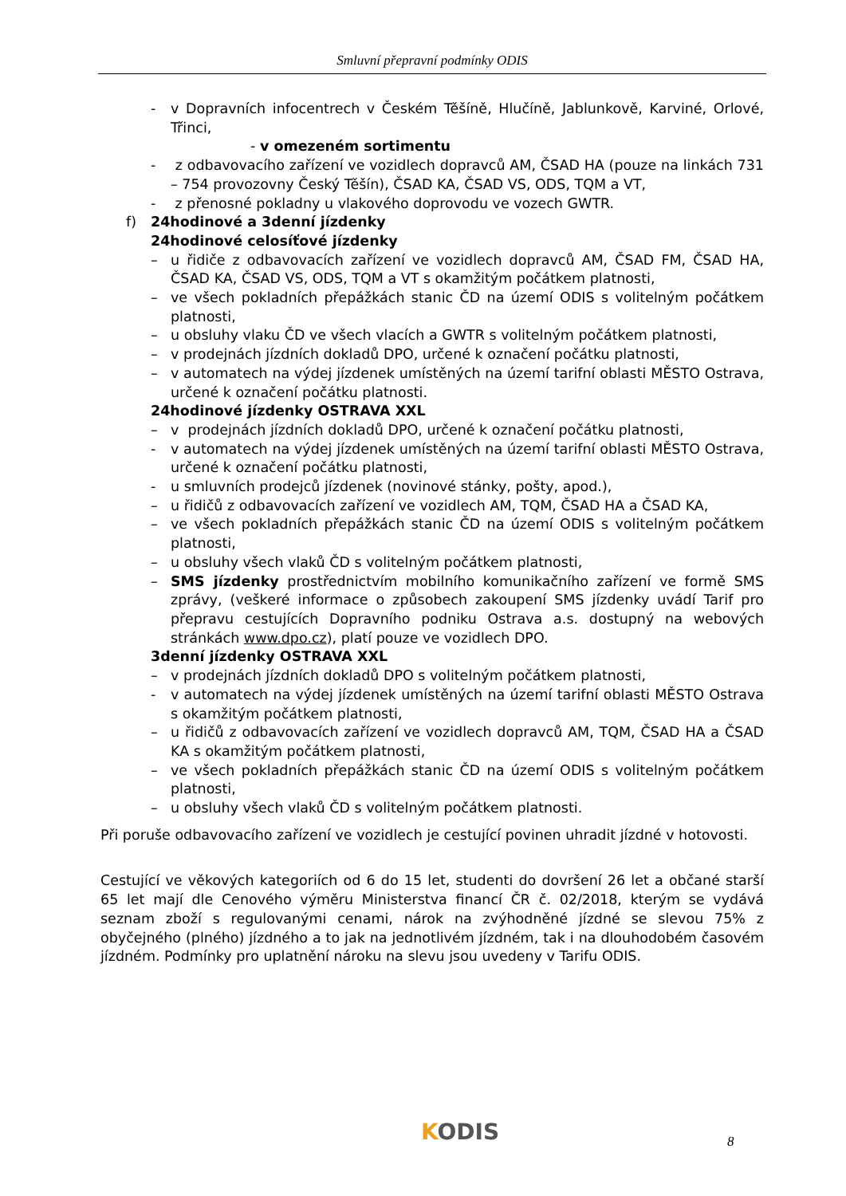Smluvní přepravní podmínky ODIS
- v Dopravních infocentrech v Českém Těšíně, Hlučíně, Jablunkově, Karviné, Orlové, Třinci,
- v omezeném sortimentu
- z odbavovacího zařízení ve vozidlech dopravců AM, ČSAD HA (pouze na linkách 731 – 754 provozovny Český Těšín), ČSAD KA, ČSAD VS, ODS, TQM a VT,
- z přenosné pokladny u vlakového doprovodu ve vozech GWTR.
f) 24hodinové a 3denní jízdenky
24hodinové celosíťové jízdenky
– u řidiče z odbavovacích zařízení ve vozidlech dopravců AM, ČSAD FM, ČSAD HA, ČSAD KA, ČSAD VS, ODS, TQM a VT s okamžitým počátkem platnosti,
– ve všech pokladních přepážkách stanic ČD na území ODIS s volitelným počátkem platnosti,
– u obsluhy vlaku ČD ve všech vlacích a GWTR s volitelným počátkem platnosti,
– v prodejnách jízdních dokladů DPO, určené k označení počátku platnosti,
– v automatech na výdej jízdenek umístěných na území tarifní oblasti MĚSTO Ostrava, určené k označení počátku platnosti.
24hodinové jízdenky OSTRAVA XXL
– v prodejnách jízdních dokladů DPO, určené k označení počátku platnosti,
- v automatech na výdej jízdenek umístěných na území tarifní oblasti MĚSTO Ostrava, určené k označení počátku platnosti,
- u smluvních prodejců jízdenek (novinové stánky, pošty, apod.),
– u řidičů z odbavovacích zařízení ve vozidlech AM, TQM, ČSAD HA a ČSAD KA,
– ve všech pokladních přepážkách stanic ČD na území ODIS s volitelným počátkem platnosti,
– u obsluhy všech vlaků ČD s volitelným počátkem platnosti,
– SMS jízdenky prostřednictvím mobilního komunikačního zařízení ve formě SMS zprávy, (veškeré informace o způsobech zakoupení SMS jízdenky uvádí Tarif pro přepravu cestujících Dopravního podniku Ostrava a.s. dostupný na webových stránkách www.dpo.cz), platí pouze ve vozidlech DPO.
3denní jízdenky OSTRAVA XXL
– v prodejnách jízdních dokladů DPO s volitelným počátkem platnosti,
- v automatech na výdej jízdenek umístěných na území tarifní oblasti MĚSTO Ostrava s okamžitým počátkem platnosti,
– u řidičů z odbavovacích zařízení ve vozidlech dopravců AM, TQM, ČSAD HA a ČSAD KA s okamžitým počátkem platnosti,
– ve všech pokladních přepážkách stanic ČD na území ODIS s volitelným počátkem platnosti,
– u obsluhy všech vlaků ČD s volitelným počátkem platnosti.
Při poruše odbavovacího zařízení ve vozidlech je cestující povinen uhradit jízdné v hotovosti.
Cestující ve věkových kategoriích od 6 do 15 let, studenti do dovršení 26 let a občané starší 65 let mají dle Cenového výměru Ministerstva financí ČR č. 02/2018, kterým se vydává seznam zboží s regulovanými cenami, nárok na zvýhodněné jízdné se slevou 75% z obyčejného (plného) jízdného a to jak na jednotlivém jízdném, tak i na dlouhodobém časovém jízdném. Podmínky pro uplatnění nároku na slevu jsou uvedeny v Tarifu ODIS.
KODIS 8